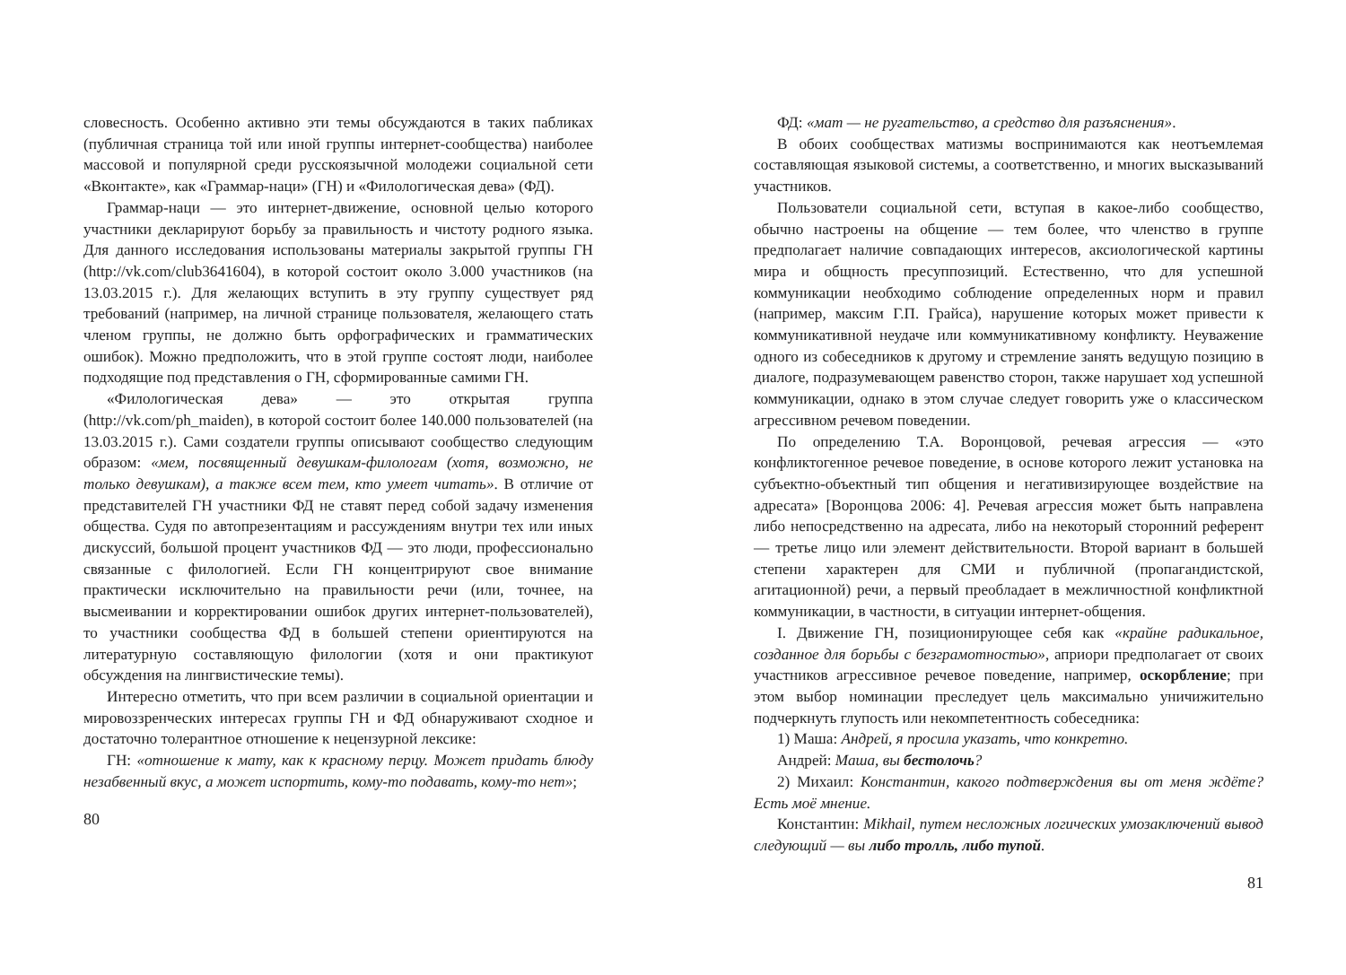словесность. Особенно активно эти темы обсуждаются в таких пабликах (публичная страница той или иной группы интернет-сообщества) наиболее массовой и популярной среди русскоязычной молодежи социальной сети «Вконтакте», как «Граммар-наци» (ГН) и «Филологическая дева» (ФД).
Граммар-наци — это интернет-движение, основной целью которого участники декларируют борьбу за правильность и чистоту родного языка. Для данного исследования использованы материалы закрытой группы ГН (http://vk.com/club3641604), в которой состоит около 3.000 участников (на 13.03.2015 г.). Для желающих вступить в эту группу существует ряд требований (например, на личной странице пользователя, желающего стать членом группы, не должно быть орфографических и грамматических ошибок). Можно предположить, что в этой группе состоят люди, наиболее подходящие под представления о ГН, сформированные самими ГН.
«Филологическая дева» — это открытая группа (http://vk.com/ph_maiden), в которой состоит более 140.000 пользователей (на 13.03.2015 г.). Сами создатели группы описывают сообщество следующим образом: «мем, посвященный девушкам-филологам (хотя, возможно, не только девушкам), а также всем тем, кто умеет читать». В отличие от представителей ГН участники ФД не ставят перед собой задачу изменения общества. Судя по автопрезентациям и рассуждениям внутри тех или иных дискуссий, большой процент участников ФД — это люди, профессионально связанные с филологией. Если ГН концентрируют свое внимание практически исключительно на правильности речи (или, точнее, на высмеивании и корректировании ошибок других интернет-пользователей), то участники сообщества ФД в большей степени ориентируются на литературную составляющую филологии (хотя и они практикуют обсуждения на лингвистические темы).
Интересно отметить, что при всем различии в социальной ориентации и мировоззренческих интересах группы ГН и ФД обнаруживают сходное и достаточно толерантное отношение к нецензурной лексике:
ГН: «отношение к мату, как к красному перцу. Может придать блюду незабвенный вкус, а может испортить, кому-то подавать, кому-то нет»;
80
ФД: «мат — не ругательство, а средство для разъяснения».
В обоих сообществах матизмы воспринимаются как неотъемлемая составляющая языковой системы, а соответственно, и многих высказываний участников.
Пользователи социальной сети, вступая в какое-либо сообщество, обычно настроены на общение — тем более, что членство в группе предполагает наличие совпадающих интересов, аксиологической картины мира и общность пресуппозиций. Естественно, что для успешной коммуникации необходимо соблюдение определенных норм и правил (например, максим Г.П. Грайса), нарушение которых может привести к коммуникативной неудаче или коммуникативному конфликту. Неуважение одного из собеседников к другому и стремление занять ведущую позицию в диалоге, подразумевающем равенство сторон, также нарушает ход успешной коммуникации, однако в этом случае следует говорить уже о классическом агрессивном речевом поведении.
По определению Т.А. Воронцовой, речевая агрессия — «это конфликтогенное речевое поведение, в основе которого лежит установка на субъектно-объектный тип общения и негативизирующее воздействие на адресата» [Воронцова 2006: 4]. Речевая агрессия может быть направлена либо непосредственно на адресата, либо на некоторый сторонний референт — третье лицо или элемент действительности. Второй вариант в большей степени характерен для СМИ и публичной (пропагандистской, агитационной) речи, а первый преобладает в межличностной конфликтной коммуникации, в частности, в ситуации интернет-общения.
I. Движение ГН, позиционирующее себя как «крайне радикальное, созданное для борьбы с безграмотностью», априори предполагает от своих участников агрессивное речевое поведение, например, оскорбление; при этом выбор номинации преследует цель максимально уничижительно подчеркнуть глупость или некомпетентность собеседника:
1) Маша: Андрей, я просила указать, что конкретно.
Андрей: Маша, вы бестолочь?
2) Михаил: Константин, какого подтверждения вы от меня ждёте? Есть моё мнение.
Константин: Mikhail, путем несложных логических умозаключений вывод следующий — вы либо тролль, либо тупой.
81